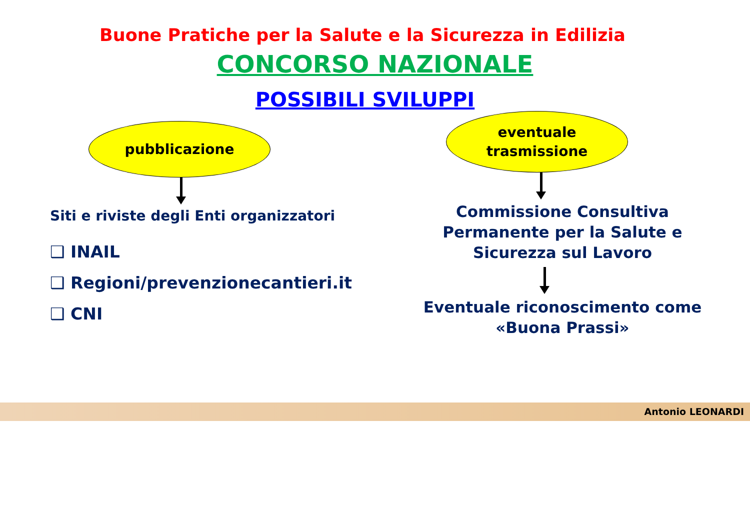Buone Pratiche per la Salute e la Sicurezza in Edilizia
CONCORSO NAZIONALE
POSSIBILI SVILUPPI
pubblicazione
Siti e riviste degli Enti organizzatori
❑ INAIL
❑ Regioni/prevenzionecantieri.it
❑ CNI
eventuale
trasmissione
Commissione Consultiva
Permanente per la Salute e
Sicurezza sul Lavoro
Eventuale riconoscimento come
«Buona Prassi»
Antonio LEONARDI